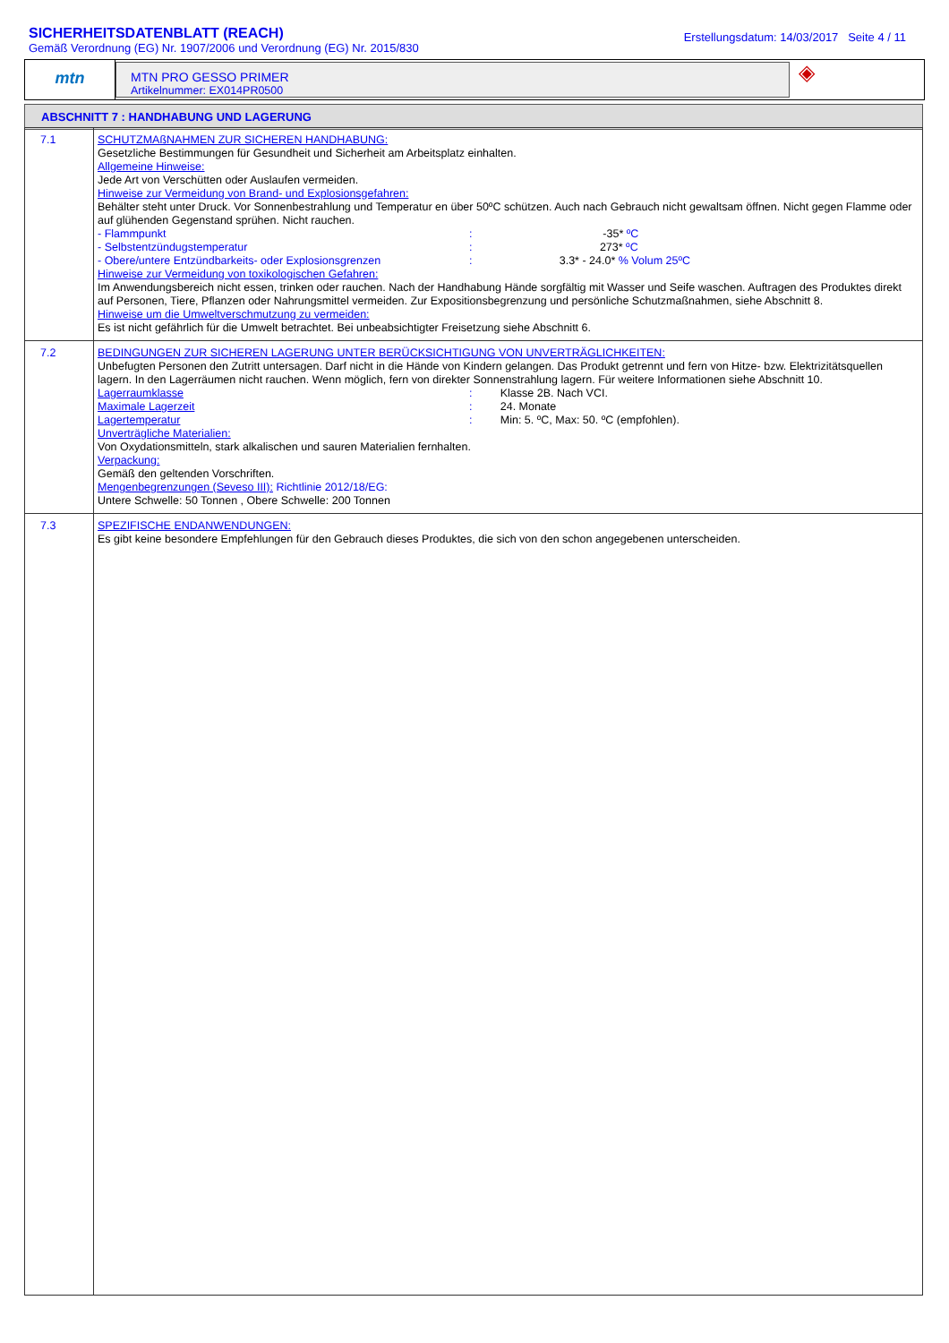SICHERHEITSDATENBLATT (REACH)
Gemäß Verordnung (EG) Nr. 1907/2006 und Verordnung (EG) Nr. 2015/830
Erstellungsdatum: 14/03/2017 Seite 4 / 11
mtn
MTN PRO GESSO PRIMER
Artikelnummer: EX014PR0500
◈
ABSCHNITT 7 : HANDHABUNG UND LAGERUNG
| 7.1 | SCHUTZMAßNAHMEN ZUR SICHEREN HANDHABUNG: Gesetzliche Bestimmungen für Gesundheit und Sicherheit am Arbeitsplatz einhalten. Allgemeine Hinweise: Jede Art von Verschütten oder Auslaufen vermeiden. Hinweise zur Vermeidung von Brand- und Explosionsgefahren: Behälter steht unter Druck. Vor Sonnenbestrahlung und Temperatur en über 50ºC schützen. Auch nach Gebrauch nicht gewaltsam öffnen. Nicht gegen Flamme oder auf glühenden Gegenstand sprühen. Nicht rauchen. - Flammpunkt : -35* ºC - Selbstentzündugstemperatur : 273* ºC - Obere/untere Entzündbarkeits- oder Explosionsgrenzen : 3.3* - 24.0* % Volum 25ºC Hinweise zur Vermeidung von toxikologischen Gefahren: Im Anwendungsbereich nicht essen, trinken oder rauchen. Nach der Handhabung Hände sorgfältig mit Wasser und Seife waschen. Auftragen des Produktes direkt auf Personen, Tiere, Pflanzen oder Nahrungsmittel vermeiden. Zur Expositionsbegrenzung und persönliche Schutzmaßnahmen, siehe Abschnitt 8. Hinweise um die Umweltverschmutzung zu vermeiden: Es ist nicht gefährlich für die Umwelt betrachtet. Bei unbeabsichtigter Freisetzung siehe Abschnitt 6. |
| 7.2 | BEDINGUNGEN ZUR SICHEREN LAGERUNG UNTER BERÜCKSICHTIGUNG VON UNVERTRÄGLICHKEITEN: Unbefugten Personen den Zutritt untersagen. Darf nicht in die Hände von Kindern gelangen. Das Produkt getrennt und fern von Hitze- bzw. Elektrizitätsquellen lagern. In den Lagerräumen nicht rauchen. Wenn möglich, fern von direkter Sonnenstrahlung lagern. Für weitere Informationen siehe Abschnitt 10. Lagerraumklasse : Klasse 2B. Nach VCI. Maximale Lagerzeit : 24. Monate Lagertemperatur : Min: 5. ºC, Max: 50. ºC (empfohlen). Unverträgliche Materialien: Von Oxydationsmitteln, stark alkalischen und sauren Materialien fernhalten. Verpackung: Gemäß den geltenden Vorschriften. Mengenbegrenzungen (Seveso III): Richtlinie 2012/18/EG: Untere Schwelle: 50 Tonnen , Obere Schwelle: 200 Tonnen |
| 7.3 | SPEZIFISCHE ENDANWENDUNGEN: Es gibt keine besondere Empfehlungen für den Gebrauch dieses Produktes, die sich von den schon angegebenen unterscheiden. |